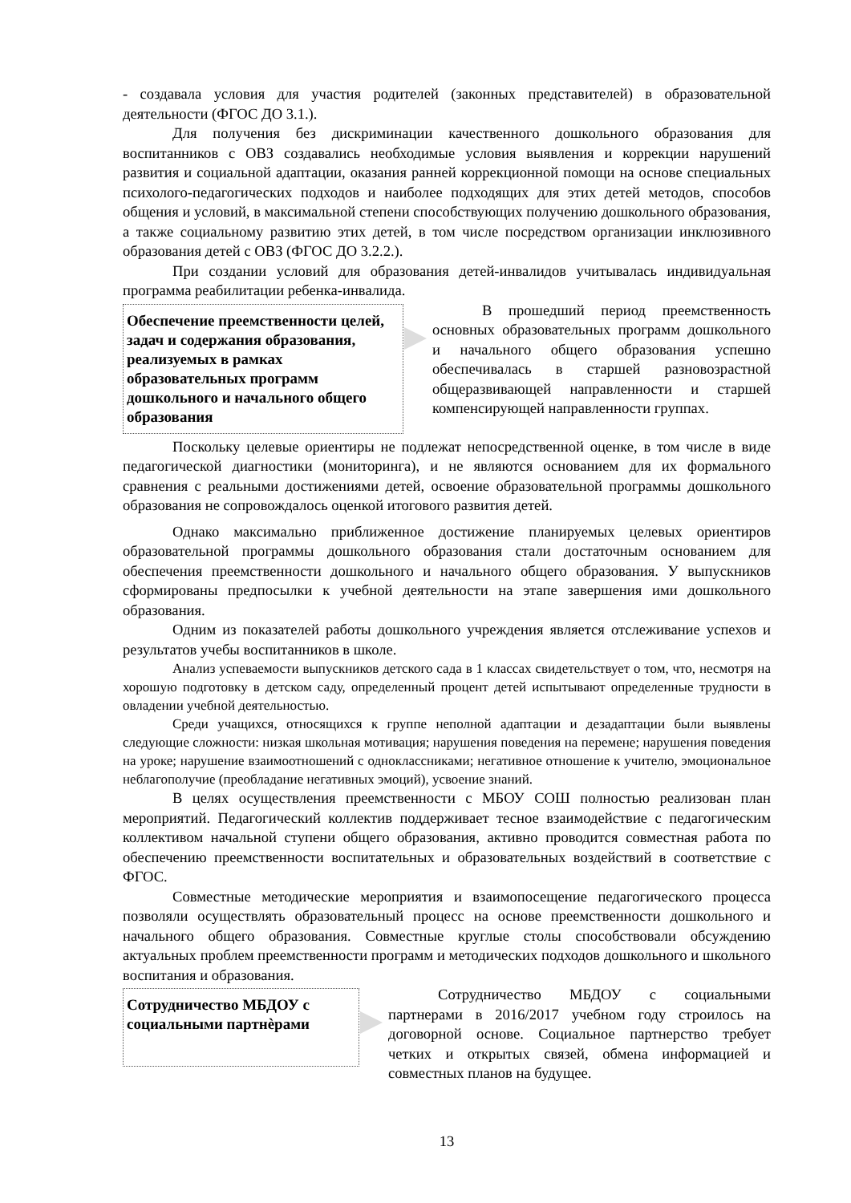- создавала условия для участия родителей (законных представителей) в образовательной деятельности (ФГОС ДО 3.1.).
Для получения без дискриминации качественного дошкольного образования для воспитанников с ОВЗ создавались необходимые условия выявления и коррекции нарушений развития и социальной адаптации, оказания ранней коррекционной помощи на основе специальных психолого-педагогических подходов и наиболее подходящих для этих детей методов, способов общения и условий, в максимальной степени способствующих получению дошкольного образования, а также социальному развитию этих детей, в том числе посредством организации инклюзивного образования детей с ОВЗ (ФГОС ДО 3.2.2.).
При создании условий для образования детей-инвалидов учитывалась индивидуальная программа реабилитации ребенка-инвалида.
Обеспечение преемственности целей, задач и содержания образования, реализуемых в рамках образовательных программ дошкольного и начального общего образования
В прошедший период преемственность основных образовательных программ дошкольного и начального общего образования успешно обеспечивалась в старшей разновозрастной общеразвивающей направленности и старшей компенсирующей направленности группах.
Поскольку целевые ориентиры не подлежат непосредственной оценке, в том числе в виде педагогической диагностики (мониторинга), и не являются основанием для их формального сравнения с реальными достижениями детей, освоение образовательной программы дошкольного образования не сопровождалось оценкой итогового развития детей.
Однако максимально приближенное достижение планируемых целевых ориентиров образовательной программы дошкольного образования стали достаточным основанием для обеспечения преемственности дошкольного и начального общего образования. У выпускников сформированы предпосылки к учебной деятельности на этапе завершения ими дошкольного образования.
Одним из показателей работы дошкольного учреждения является отслеживание успехов и результатов учебы воспитанников в школе.
Анализ успеваемости выпускников детского сада в 1 классах свидетельствует о том, что, несмотря на хорошую подготовку в детском саду, определенный процент детей испытывают определенные трудности в овладении учебной деятельностью.
Среди учащихся, относящихся к группе неполной адаптации и дезадаптации были выявлены следующие сложности: низкая школьная мотивация; нарушения поведения на перемене; нарушения поведения на уроке; нарушение взаимоотношений с одноклассниками; негативное отношение к учителю, эмоциональное неблагополучие (преобладание негативных эмоций), усвоение знаний.
В целях осуществления преемственности с МБОУ СОШ полностью реализован план мероприятий. Педагогический коллектив поддерживает тесное взаимодействие с педагогическим коллективом начальной ступени общего образования, активно проводится совместная работа по обеспечению преемственности воспитательных и образовательных воздействий в соответствие с ФГОС.
Совместные методические мероприятия и взаимопосещение педагогического процесса позволяли осуществлять образовательный процесс на основе преемственности дошкольного и начального общего образования. Совместные круглые столы способствовали обсуждению актуальных проблем преемственности программ и методических подходов дошкольного и школьного воспитания и образования.
Сотрудничество МБДОУ с социальными партнѐрами
Сотрудничество МБДОУ с социальными партнерами в 2016/2017 учебном году строилось на договорной основе. Социальное партнерство требует четких и открытых связей, обмена информацией и совместных планов на будущее.
13